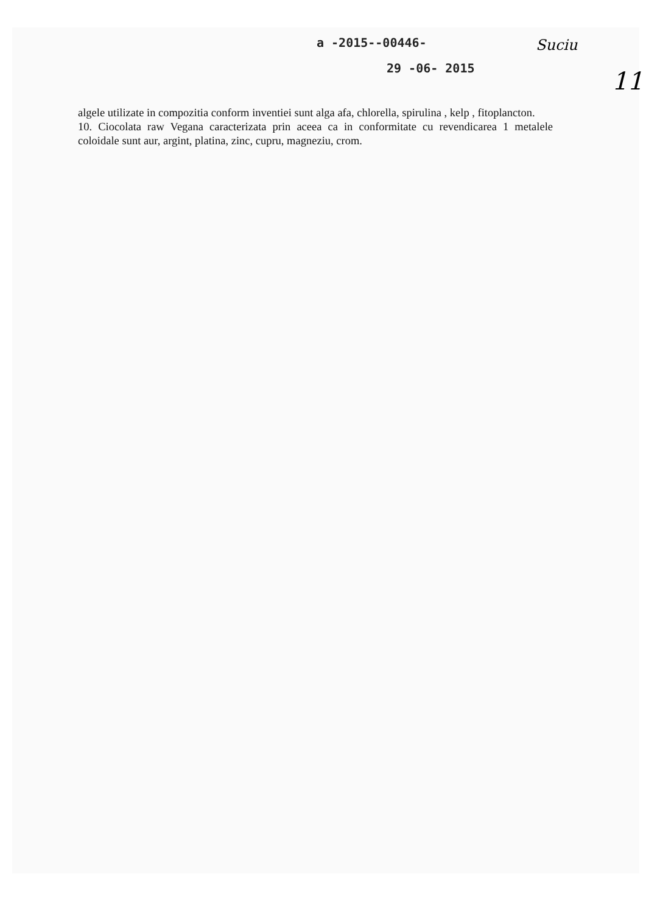a -2015--00446-
29 -06- 2015
Suciu
11
algele utilizate in compozitia conform inventiei sunt alga afa, chlorella, spirulina , kelp , fitoplancton.
10. Ciocolata raw Vegana caracterizata prin aceea ca in conformitate cu revendicarea 1 metalele coloidale sunt aur, argint, platina, zinc, cupru, magneziu, crom.